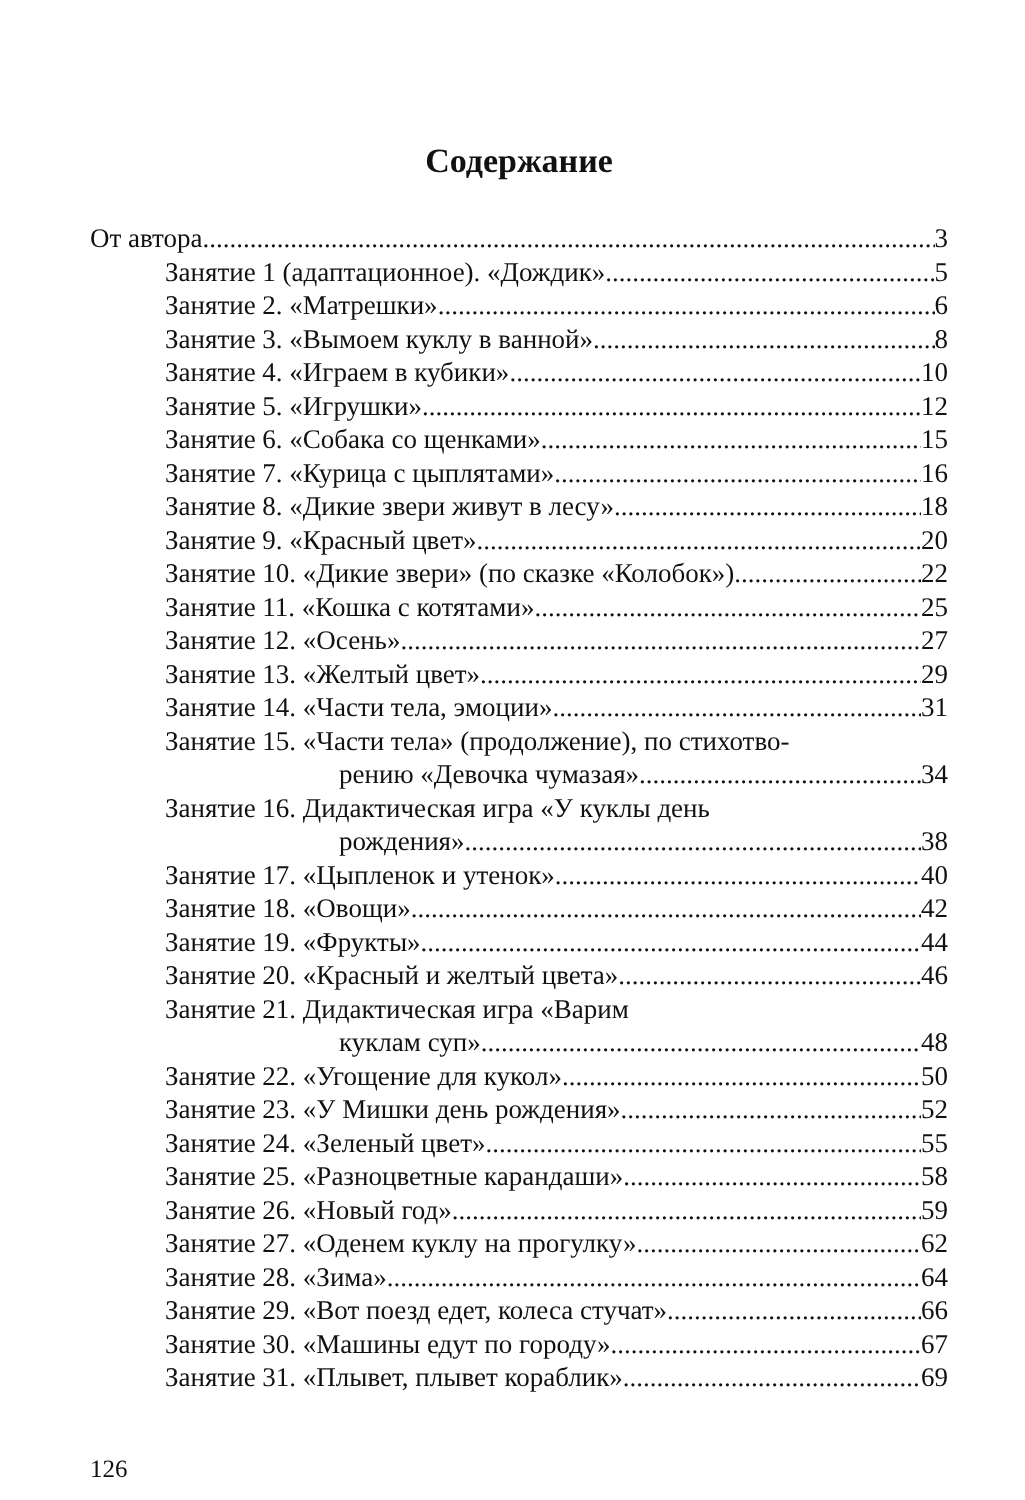Содержание
От автора 3
Занятие 1 (адаптационное). «Дождик» 5
Занятие 2. «Матрешки» 6
Занятие 3. «Вымоем куклу в ванной» 8
Занятие 4. «Играем в кубики» 10
Занятие 5. «Игрушки» 12
Занятие 6. «Собака со щенками» 15
Занятие 7. «Курица с цыплятами» 16
Занятие 8. «Дикие звери живут в лесу» 18
Занятие 9. «Красный цвет» 20
Занятие 10. «Дикие звери» (по сказке «Колобок») 22
Занятие 11. «Кошка с котятами» 25
Занятие 12. «Осень» 27
Занятие 13. «Желтый цвет» 29
Занятие 14. «Части тела, эмоции» 31
Занятие 15. «Части тела» (продолжение), по стихотво-
рению «Девочка чумазая» 34
Занятие 16. Дидактическая игра «У куклы день
рождения» 38
Занятие 17. «Цыпленок и утенок» 40
Занятие 18. «Овощи» 42
Занятие 19. «Фрукты» 44
Занятие 20. «Красный и желтый цвета» 46
Занятие 21. Дидактическая игра «Варим
куклам суп» 48
Занятие 22. «Угощение для кукол» 50
Занятие 23. «У Мишки день рождения» 52
Занятие 24. «Зеленый цвет» 55
Занятие 25. «Разноцветные карандаши» 58
Занятие 26. «Новый год» 59
Занятие 27. «Оденем куклу на прогулку» 62
Занятие 28. «Зима» 64
Занятие 29. «Вот поезд едет, колеса стучат» 66
Занятие 30. «Машины едут по городу» 67
Занятие 31. «Плывет, плывет кораблик» 69
126